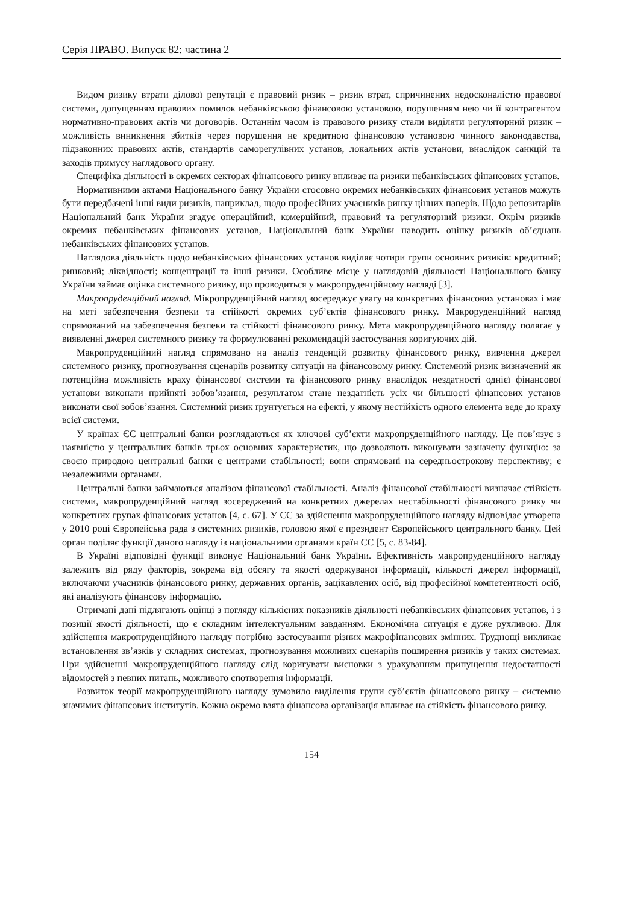Серія ПРАВО. Випуск 82: частина 2
Видом ризику втрати ділової репутації є правовий ризик – ризик втрат, спричинених недосконалістю правової системи, допущенням правових помилок небанківською фінансовою установою, порушенням нею чи її контрагентом нормативно-правових актів чи договорів. Останнім часом із правового ризику стали виділяти регуляторний ризик – можливість виникнення збитків через порушення не кредитною фінансовою установою чинного законодавства, підзаконних правових актів, стандартів саморегулівних установ, локальних актів установи, внаслідок санкцій та заходів примусу наглядового органу.
Специфіка діяльності в окремих секторах фінансового ринку впливає на ризики небанківських фінансових установ.
Нормативними актами Національного банку України стосовно окремих небанківських фінансових установ можуть бути передбачені інші види ризиків, наприклад, щодо професійних учасників ринку цінних паперів. Щодо репозитаріїв Національний банк України згадує операційний, комерційний, правовий та регуляторний ризики. Окрім ризиків окремих небанківських фінансових установ, Національний банк України наводить оцінку ризиків об’єднань небанківських фінансових установ.
Наглядова діяльність щодо небанківських фінансових установ виділяє чотири групи основних ризиків: кредитний; ринковий; ліквідності; концентрації та інші ризики. Особливе місце у наглядовій діяльності Національного банку України займає оцінка системного ризику, що проводиться у макропруденційному нагляді [3].
Макропруденційний нагляд. Мікропруденційний нагляд зосереджує увагу на конкретних фінансових установах і має на меті забезпечення безпеки та стійкості окремих суб’єктів фінансового ринку. Макроруденційний нагляд спрямований на забезпечення безпеки та стійкості фінансового ринку. Мета макропруденційного нагляду полягає у виявленні джерел системного ризику та формулюванні рекомендацій застосування коригуючих дій.
Макропруденційний нагляд спрямовано на аналіз тенденцій розвитку фінансового ринку, вивчення джерел системного ризику, прогнозування сценаріїв розвитку ситуації на фінансовому ринку. Системний ризик визначений як потенційна можливість краху фінансової системи та фінансового ринку внаслідок нездатності однієї фінансової установи виконати прийняті зобов’язання, результатом стане нездатність усіх чи більшості фінансових установ виконати свої зобов’язання. Системний ризик ґрунтується на ефекті, у якому нестійкість одного елемента веде до краху всієї системи.
У країнах ЄС центральні банки розглядаються як ключові суб’єкти макропруденційного нагляду. Це пов’язує з наявністю у центральних банків трьох основних характеристик, що дозволяють виконувати зазначену функцію: за своєю природою центральні банки є центрами стабільності; вони спрямовані на середньострокову перспективу; є незалежними органами.
Центральні банки займаються аналізом фінансової стабільності. Аналіз фінансової стабільності визначає стійкість системи, макропруденційний нагляд зосереджений на конкретних джерелах нестабільності фінансового ринку чи конкретних групах фінансових установ [4, с. 67]. У ЄС за здійснення макропруденційного нагляду відповідає утворена у 2010 році Європейська рада з системних ризиків, головою якої є президент Європейського центрального банку. Цей орган поділяє функції даного нагляду із національними органами країн ЄС [5, с. 83-84].
В Україні відповідні функції виконує Національний банк України. Ефективність макропруденційного нагляду залежить від ряду факторів, зокрема від обсягу та якості одержуваної інформації, кількості джерел інформації, включаючи учасників фінансового ринку, державних органів, зацікавлених осіб, від професійної компетентності осіб, які аналізують фінансову інформацію.
Отримані дані підлягають оцінці з погляду кількісних показників діяльності небанківських фінансових установ, і з позиції якості діяльності, що є складним інтелектуальним завданням. Економічна ситуація є дуже рухливою. Для здійснення макропруденційного нагляду потрібно застосування різних макрофінансових змінних. Труднощі викликає встановлення зв’язків у складних системах, прогнозування можливих сценаріїв поширення ризиків у таких системах. При здійсненні макропруденційного нагляду слід коригувати висновки з урахуванням припущення недостатності відомостей з певних питань, можливого спотворення інформації.
Розвиток теорії макропруденційного нагляду зумовило виділення групи суб’єктів фінансового ринку – системно значимих фінансових інститутів. Кожна окремо взята фінансова організація впливає на стійкість фінансового ринку.
154